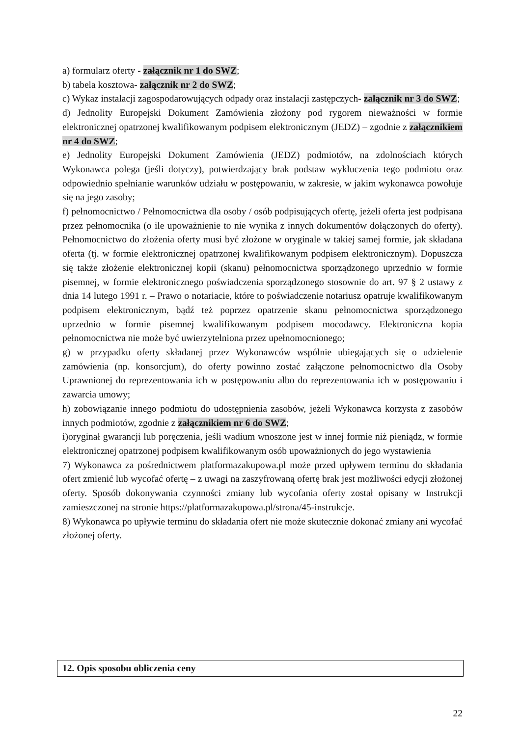a) formularz oferty - załącznik nr 1 do SWZ;
b) tabela kosztowa- załącznik nr 2 do SWZ;
c) Wykaz instalacji zagospodarowujących odpady oraz instalacji zastępczych- załącznik nr 3 do SWZ;
d) Jednolity Europejski Dokument Zamówienia złożony pod rygorem nieważności w formie elektronicznej opatrzonej kwalifikowanym podpisem elektronicznym (JEDZ) – zgodnie z załącznikiem nr 4 do SWZ;
e) Jednolity Europejski Dokument Zamówienia (JEDZ) podmiotów, na zdolnościach których Wykonawca polega (jeśli dotyczy), potwierdzający brak podstaw wykluczenia tego podmiotu oraz odpowiednio spełnianie warunków udziału w postępowaniu, w zakresie, w jakim wykonawca powołuje się na jego zasoby;
f) pełnomocnictwo / Pełnomocnictwa dla osoby / osób podpisujących ofertę, jeżeli oferta jest podpisana przez pełnomocnika (o ile upoważnienie to nie wynika z innych dokumentów dołączonych do oferty). Pełnomocnictwo do złożenia oferty musi być złożone w oryginale w takiej samej formie, jak składana oferta (tj. w formie elektronicznej opatrzonej kwalifikowanym podpisem elektronicznym). Dopuszcza się także złożenie elektronicznej kopii (skanu) pełnomocnictwa sporządzonego uprzednio w formie pisemnej, w formie elektronicznego poświadczenia sporządzonego stosownie do art. 97 § 2 ustawy z dnia 14 lutego 1991 r. – Prawo o notariacie, które to poświadczenie notariusz opatruje kwalifikowanym podpisem elektronicznym, bądź też poprzez opatrzenie skanu pełnomocnictwa sporządzonego uprzednio w formie pisemnej kwalifikowanym podpisem mocodawcy. Elektroniczna kopia pełnomocnictwa nie może być uwierzytelniona przez upełnomocnionego;
g) w przypadku oferty składanej przez Wykonawców wspólnie ubiegających się o udzielenie zamówienia (np. konsorcjum), do oferty powinno zostać załączone pełnomocnictwo dla Osoby Uprawnionej do reprezentowania ich w postępowaniu albo do reprezentowania ich w postępowaniu i zawarcia umowy;
h) zobowiązanie innego podmiotu do udostępnienia zasobów, jeżeli Wykonawca korzysta z zasobów innych podmiotów, zgodnie z załącznikiem nr 6 do SWZ;
i)oryginał gwarancji lub poręczenia, jeśli wadium wnoszone jest w innej formie niż pieniądz, w formie elektronicznej opatrzonej podpisem kwalifikowanym osób upoważnionych do jego wystawienia
7) Wykonawca za pośrednictwem platformazakupowa.pl może przed upływem terminu do składania ofert zmienić lub wycofać ofertę – z uwagi na zaszyfrowaną ofertę brak jest możliwości edycji złożonej oferty. Sposób dokonywania czynności zmiany lub wycofania oferty został opisany w Instrukcji zamieszczonej na stronie https://platformazakupowa.pl/strona/45-instrukcje.
8) Wykonawca po upływie terminu do składania ofert nie może skutecznie dokonać zmiany ani wycofać złożonej oferty.
12. Opis sposobu obliczenia ceny
22